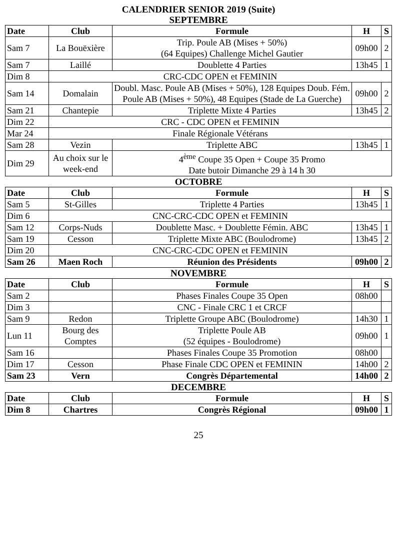CALENDRIER SENIOR 2019 (Suite)
SEPTEMBRE
| Date | Club | Formule | H | S |
| --- | --- | --- | --- | --- |
| Sam 7 | La Bouëxière | Trip. Poule AB (Mises + 50%) (64 Equipes) Challenge Michel Gautier | 09h00 | 2 |
| Sam 7 | Laillé | Doublette 4 Parties | 13h45 | 1 |
| Dim 8 | CRC-CDC OPEN et FEMININ | | | |
| Sam 14 | Domalain | Doubl. Masc. Poule AB (Mises + 50%), 128 Equipes Doub. Fém. Poule AB (Mises + 50%), 48 Equipes (Stade de La Guerche) | 09h00 | 2 |
| Sam 21 | Chantepie | Triplette Mixte 4 Parties | 13h45 | 2 |
| Dim 22 | CRC - CDC OPEN et FEMININ | | | |
| Mar 24 | Finale Régionale Vétérans | | | |
| Sam 28 | Vezin | Triplette ABC | 13h45 | 1 |
| Dim 29 | Au choix sur le week-end | 4<sup>ème</sup> Coupe 35 Open + Coupe 35 Promo Date butoir Dimanche 29 à 14 h 30 | | |
OCTOBRE
| Date | Club | Formule | H | S |
| --- | --- | --- | --- | --- |
| Sam 5 | St-Gilles | Triplette 4 Parties | 13h45 | 1 |
| Dim 6 | CNC-CRC-CDC OPEN et FEMININ | | | |
| Sam 12 | Corps-Nuds | Doublette Masc. + Doublette Fémin. ABC | 13h45 | 1 |
| Sam 19 | Cesson | Triplette Mixte ABC (Boulodrome) | 13h45 | 2 |
| Dim 20 | CNC-CRC-CDC OPEN et FEMININ | | | |
| Sam 26 | Maen Roch | Réunion des Présidents | 09h00 | 2 |
NOVEMBRE
| Date | Club | Formule | H | S |
| --- | --- | --- | --- | --- |
| Sam 2 | | Phases Finales Coupe 35 Open | 08h00 | |
| Dim 3 | | CNC - Finale CRC 1 et CRCF | | |
| Sam 9 | Redon | Triplette Groupe ABC (Boulodrome) | 14h30 | 1 |
| Lun 11 | Bourg des Comptes | Triplette Poule AB (52 équipes - Boulodrome) | 09h00 | 1 |
| Sam 16 | | Phases Finales Coupe 35 Promotion | 08h00 | |
| Dim 17 | Cesson | Phase Finale CDC OPEN et FEMININ | 14h00 | 2 |
| Sam 23 | Vern | Congrès Départemental | 14h00 | 2 |
DECEMBRE
| Date | Club | Formule | H | S |
| --- | --- | --- | --- | --- |
| Dim 8 | Chartres | Congrès Régional | 09h00 | 1 |
25